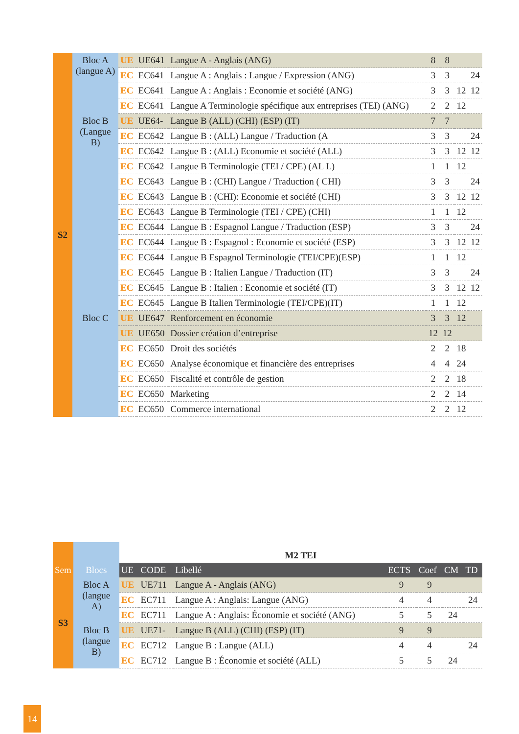| S2 | Bloc A (langue A) | UE | UE641 | Langue A - Anglais (ANG) | 8 | 8 | | |
| | | EC | EC641 | Langue A : Anglais : Langue / Expression (ANG) | 3 | 3 | | 24 |
| | | EC | EC641 | Langue A : Anglais : Economie et société (ANG) | 3 | 3 | 12 | 12 |
| | | EC | EC641 | Langue A Terminologie spécifique aux entreprises (TEI) (ANG) | 2 | 2 | 12 | |
| | Bloc B (Langue B) | UE | UE64- | Langue B (ALL) (CHI) (ESP) (IT) | 7 | 7 | | |
| | | EC | EC642 | Langue B : (ALL) Langue / Traduction (A | 3 | 3 | | 24 |
| | | EC | EC642 | Langue B : (ALL) Economie et société (ALL) | 3 | 3 | 12 | 12 |
| | | EC | EC642 | Langue B Terminologie (TEI / CPE) (AL L) | 1 | 1 | 12 | |
| | | EC | EC643 | Langue B : (CHI) Langue / Traduction ( CHI) | 3 | 3 | | 24 |
| | | EC | EC643 | Langue B : (CHI): Economie et société (CHI) | 3 | 3 | 12 | 12 |
| | | EC | EC643 | Langue B Terminologie (TEI / CPE) (CHI) | 1 | 1 | 12 | |
| | | EC | EC644 | Langue B : Espagnol Langue / Traduction (ESP) | 3 | 3 | | 24 |
| | | EC | EC644 | Langue B : Espagnol : Economie et société (ESP) | 3 | 3 | 12 | 12 |
| | | EC | EC644 | Langue B Espagnol Terminologie (TEI/CPE)(ESP) | 1 | 1 | 12 | |
| | | EC | EC645 | Langue B : Italien Langue / Traduction (IT) | 3 | 3 | | 24 |
| | | EC | EC645 | Langue B : Italien : Economie et société (IT) | 3 | 3 | 12 | 12 |
| | | EC | EC645 | Langue B Italien Terminologie (TEI/CPE)(IT) | 1 | 1 | 12 | |
| | Bloc C | UE | UE647 | Renforcement en économie | 3 | 3 | 12 | |
| | | UE | UE650 | Dossier création d’entreprise | 12 | 12 | | |
| | | EC | EC650 | Droit des sociétés | 2 | 2 | 18 | |
| | | EC | EC650 | Analyse économique et financière des entreprises | 4 | 4 | 24 | |
| | | EC | EC650 | Fiscalité et contrôle de gestion | 2 | 2 | 18 | |
| | | EC | EC650 | Marketing | 2 | 2 | 14 | |
| | | EC | EC650 | Commerce international | 2 | 2 | 12 | |
| | | M2 TEI | | | | | | |
| Sem | Blocs | UE | CODE | Libellé | ECTS | Coef | CM | TD |
| S3 | Bloc A (langue A) | UE | UE711 | Langue A - Anglais (ANG) | 9 | 9 | | |
| | | EC | EC711 | Langue A : Anglais: Langue (ANG) | 4 | 4 | | 24 |
| | | EC | EC711 | Langue A : Anglais: Économie et société (ANG) | 5 | 5 | 24 | |
| | Bloc B (langue B) | UE | UE71- | Langue B (ALL) (CHI) (ESP) (IT) | 9 | 9 | | |
| | | EC | EC712 | Langue B : Langue (ALL) | 4 | 4 | | 24 |
| | | EC | EC712 | Langue B : Économie et société (ALL) | 5 | 5 | 24 | |
14